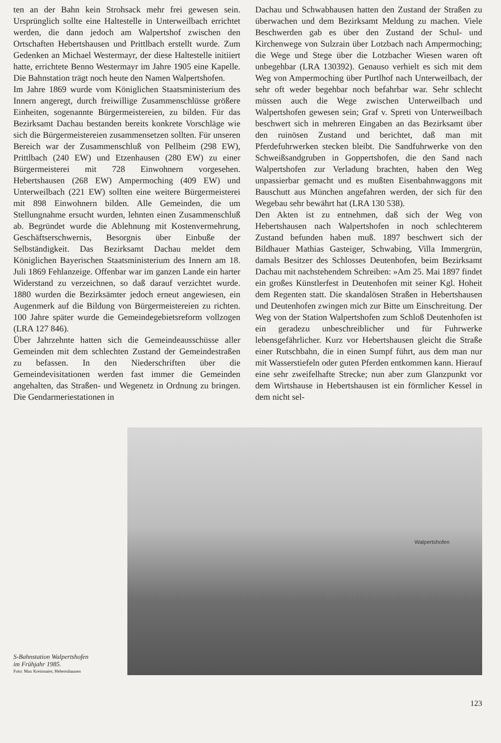ten an der Bahn kein Strohsack mehr frei gewesen sein. Ursprünglich sollte eine Haltestelle in Unterweilbach errichtet werden, die dann jedoch am Walpertshof zwischen den Ortschaften Hebertshausen und Prittlbach erstellt wurde. Zum Gedenken an Michael Westermayr, der diese Haltestelle initiiert hatte, errichtete Benno Westermayr im Jahre 1905 eine Kapelle. Die Bahnstation trägt noch heute den Namen Walpertshofen.
Im Jahre 1869 wurde vom Königlichen Staatsministerium des Innern angeregt, durch freiwillige Zusammenschlüsse größere Einheiten, sogenannte Bürgermeistereien, zu bilden. Für das Bezirksamt Dachau bestanden bereits konkrete Vorschläge wie sich die Bürgermeistereien zusammensetzen sollten. Für unseren Bereich war der Zusammenschluß von Pellheim (298 EW), Prittlbach (240 EW) und Etzenhausen (280 EW) zu einer Bürgermeisterei mit 728 Einwohnern vorgesehen. Hebertshausen (268 EW) Ampermoching (409 EW) und Unterweilbach (221 EW) sollten eine weitere Bürgermeisterei mit 898 Einwohnern bilden. Alle Gemeinden, die um Stellungnahme ersucht wurden, lehnten einen Zusammenschluß ab. Begründet wurde die Ablehnung mit Kostenvermehrung, Geschäftserschwernis, Besorgnis über Einbuße der Selbständigkeit. Das Bezirksamt Dachau meldet dem Königlichen Bayerischen Staatsministerium des Innern am 18. Juli 1869 Fehlanzeige. Offenbar war im ganzen Lande ein harter Widerstand zu verzeichnen, so daß darauf verzichtet wurde. 1880 wurden die Bezirksämter jedoch erneut angewiesen, ein Augenmerk auf die Bildung von Bürgermeistereien zu richten. 100 Jahre später wurde die Gemeindegebietsreform vollzogen (LRA 127 846).
Über Jahrzehnte hatten sich die Gemeindeausschüsse aller Gemeinden mit dem schlechten Zustand der Gemeindestraßen zu befassen. In den Niederschriften über die Gemeindevisitationen werden fast immer die Gemeinden angehalten, das Straßen- und Wegenetz in Ordnung zu bringen. Die Gendarmeriestationen in
Dachau und Schwabhausen hatten den Zustand der Straßen zu überwachen und dem Bezirksamt Meldung zu machen. Viele Beschwerden gab es über den Zustand der Schul- und Kirchenwege von Sulzrain über Lotzbach nach Ampermoching; die Wege und Stege über die Lotzbacher Wiesen waren oft unbegehbar (LRA 130392). Genauso verhielt es sich mit dem Weg von Ampermoching über Purtlhof nach Unterweilbach, der sehr oft weder begehbar noch befahrbar war. Sehr schlecht müssen auch die Wege zwischen Unterweilbach und Walpertshofen gewesen sein; Graf v. Spreti von Unterweilbach beschwert sich in mehreren Eingaben an das Bezirksamt über den ruinösen Zustand und berichtet, daß man mit Pferdefuhrwerken stecken bleibt. Die Sandfuhrwerke von den Schweißsandgruben in Goppertshofen, die den Sand nach Walpertshofen zur Verladung brachten, haben den Weg unpassierbar gemacht und es mußten Eisenbahnwaggons mit Bauschutt aus München angefahren werden, der sich für den Wegebau sehr bewährt hat (LRA 130 538).
Den Akten ist zu entnehmen, daß sich der Weg von Hebertshausen nach Walpertshofen in noch schlechterem Zustand befunden haben muß. 1897 beschwert sich der Bildhauer Mathias Gasteiger, Schwabing, Villa Immergrün, damals Besitzer des Schlosses Deutenhofen, beim Bezirksamt Dachau mit nachstehendem Schreiben: »Am 25. Mai 1897 findet ein großes Künstlerfest in Deutenhofen mit seiner Kgl. Hoheit dem Regenten statt. Die skandalösen Straßen in Hebertshausen und Deutenhofen zwingen mich zur Bitte um Einschreitung. Der Weg von der Station Walpertshofen zum Schloß Deutenhofen ist ein geradezu unbeschreiblicher und für Fuhrwerke lebensgefährlicher. Kurz vor Hebertshausen gleicht die Straße einer Rutschbahn, die in einen Sumpf führt, aus dem man nur mit Wasserstiefeln oder guten Pferden entkommen kann. Hierauf eine sehr zweifelhafte Strecke; nun aber zum Glanzpunkt vor dem Wirtshause in Hebertshausen ist ein förmlicher Kessel in dem nicht sel-
S-Bahnstation Walpertshofen
im Frühjahr 1985.
Foto: Max Kreitmaier, Hebertshausen
Walpertshofen
123